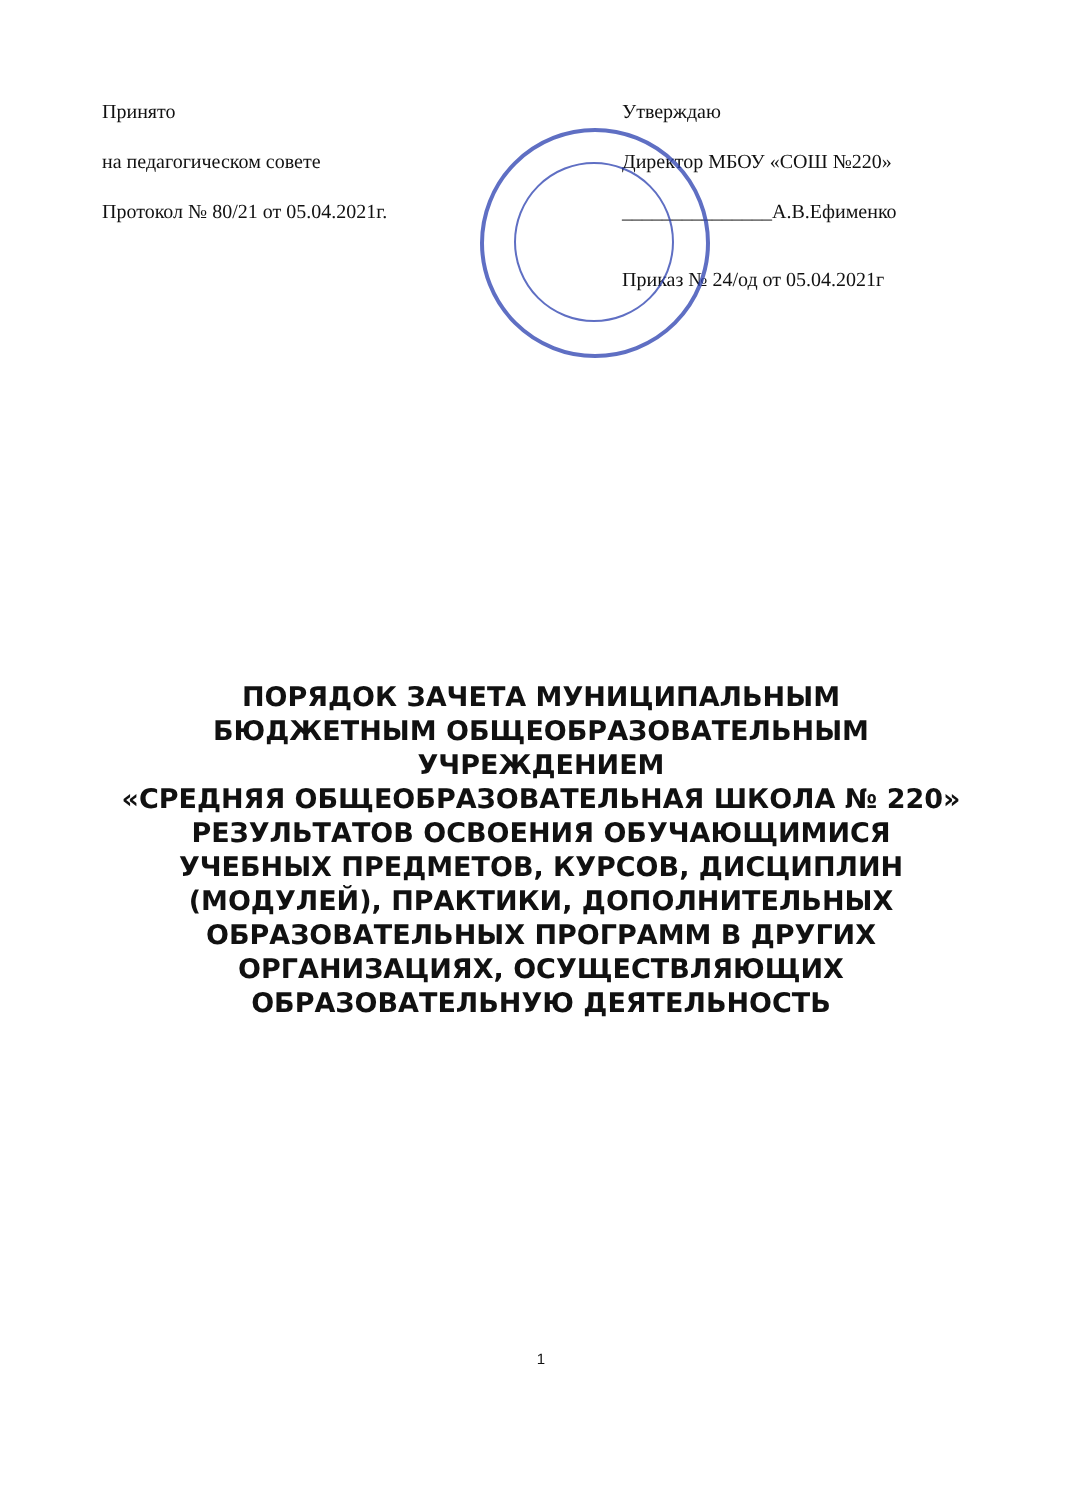Принято
на педагогическом совете
Протокол № 80/21 от 05.04.2021г.
Утверждаю
Директор МБОУ «СОШ №220»
_______________А.В.Ефименко
Приказ № 24/од от 05.04.2021г
ПОРЯДОК ЗАЧЕТА МУНИЦИПАЛЬНЫМ
БЮДЖЕТНЫМ ОБЩЕОБРАЗОВАТЕЛЬНЫМ
УЧРЕЖДЕНИЕМ
«СРЕДНЯЯ ОБЩЕОБРАЗОВАТЕЛЬНАЯ ШКОЛА № 220»
РЕЗУЛЬТАТОВ ОСВОЕНИЯ ОБУЧАЮЩИМИСЯ
УЧЕБНЫХ ПРЕДМЕТОВ, КУРСОВ, ДИСЦИПЛИН
(МОДУЛЕЙ), ПРАКТИКИ, ДОПОЛНИТЕЛЬНЫХ
ОБРАЗОВАТЕЛЬНЫХ ПРОГРАММ В ДРУГИХ
ОРГАНИЗАЦИЯХ, ОСУЩЕСТВЛЯЮЩИХ
ОБРАЗОВАТЕЛЬНУЮ ДЕЯТЕЛЬНОСТЬ
1